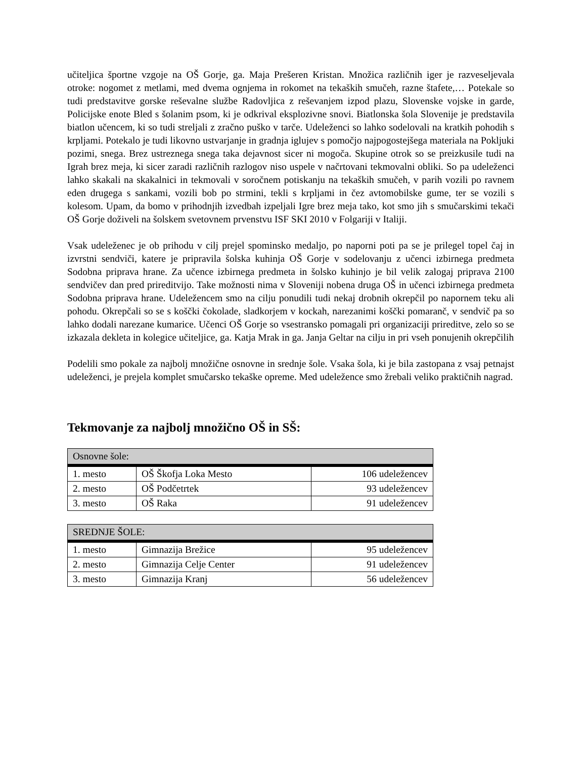učiteljica športne vzgoje na OŠ Gorje, ga. Maja Prešeren Kristan. Množica različnih iger je razveseljevala otroke: nogomet z metlami, med dvema ognjema in rokomet na tekaških smučeh, razne štafete,… Potekale so tudi predstavitve gorske reševalne službe Radovljica z reševanjem izpod plazu, Slovenske vojske in garde, Policijske enote Bled s šolanim psom, ki je odkrival eksplozivne snovi. Biatlonska šola Slovenije je predstavila biatlon učencem, ki so tudi streljali z zračno puško v tarče. Udeleženci so lahko sodelovali na kratkih pohodih s krpljami. Potekalo je tudi likovno ustvarjanje in gradnja iglujev s pomočjo najpogostejšega materiala na Pokljuki pozimi, snega. Brez ustreznega snega taka dejavnost sicer ni mogoča. Skupine otrok so se preizkusile tudi na Igrah brez meja, ki sicer zaradi različnih razlogov niso uspele v načrtovani tekmovalni obliki. So pa udeleženci lahko skakali na skakalnici in tekmovali v soročnem potiskanju na tekaških smučeh, v parih vozili po ravnem eden drugega s sankami, vozili bob po strmini, tekli s krpljami in čez avtomobilske gume, ter se vozili s kolesom. Upam, da bomo v prihodnjih izvedbah izpeljali Igre brez meja tako, kot smo jih s smučarskimi tekači OŠ Gorje doživeli na šolskem svetovnem prvenstvu ISF SKI 2010 v Folgariji v Italiji.
Vsak udeleženec je ob prihodu v cilj prejel spominsko medaljo, po naporni poti pa se je prilegel topel čaj in izvrstni sendviči, katere je pripravila šolska kuhinja OŠ Gorje v sodelovanju z učenci izbirnega predmeta Sodobna priprava hrane. Za učence izbirnega predmeta in šolsko kuhinjo je bil velik zalogaj priprava 2100 sendvičev dan pred prireditvijo. Take možnosti nima v Sloveniji nobena druga OŠ in učenci izbirnega predmeta Sodobna priprava hrane. Udeležencem smo na cilju ponudili tudi nekaj drobnih okrepčil po napornem teku ali pohodu. Okrepčali so se s koščki čokolade, sladkorjem v kockah, narezanimi koščki pomaranč, v sendvič pa so lahko dodali narezane kumarice. Učenci OŠ Gorje so vsestransko pomagali pri organizaciji prireditve, zelo so se izkazala dekleta in kolegice učiteljice, ga. Katja Mrak in ga. Janja Geltar na cilju in pri vseh ponujenih okrepčilih
Podelili smo pokale za najbolj množične osnovne in srednje šole. Vsaka šola, ki je bila zastopana z vsaj petnajst udeleženci, je prejela komplet smučarsko tekaške opreme. Med udeležence smo žrebali veliko praktičnih nagrad.
Tekmovanje za najbolj množično OŠ in SŠ:
| Osnovne šole: | | |
| --- | --- | --- |
| 1. mesto | OŠ Škofja Loka Mesto | 106 udeležencev |
| 2. mesto | OŠ Podčetrtek | 93 udeležencev |
| 3. mesto | OŠ Raka | 91 udeležencev |
| SREDNJE ŠOLE: | | |
| --- | --- | --- |
| 1. mesto | Gimnazija Brežice | 95 udeležencev |
| 2. mesto | Gimnazija Celje Center | 91 udeležencev |
| 3. mesto | Gimnazija Kranj | 56 udeležencev |